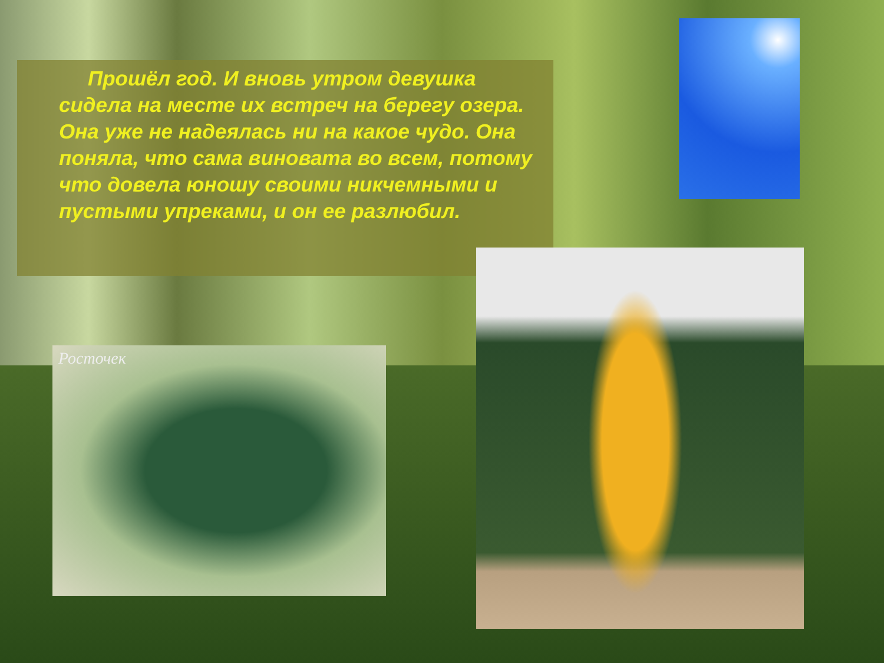Прошёл год. И вновь утром девушка сидела на месте их встреч на берегу озера. Она уже не надеялась ни на какое чудо. Она поняла, что сама виновата во всем, потому что довела юношу своими никчемными и пустыми упреками, и он ее разлюбил.
Росточек